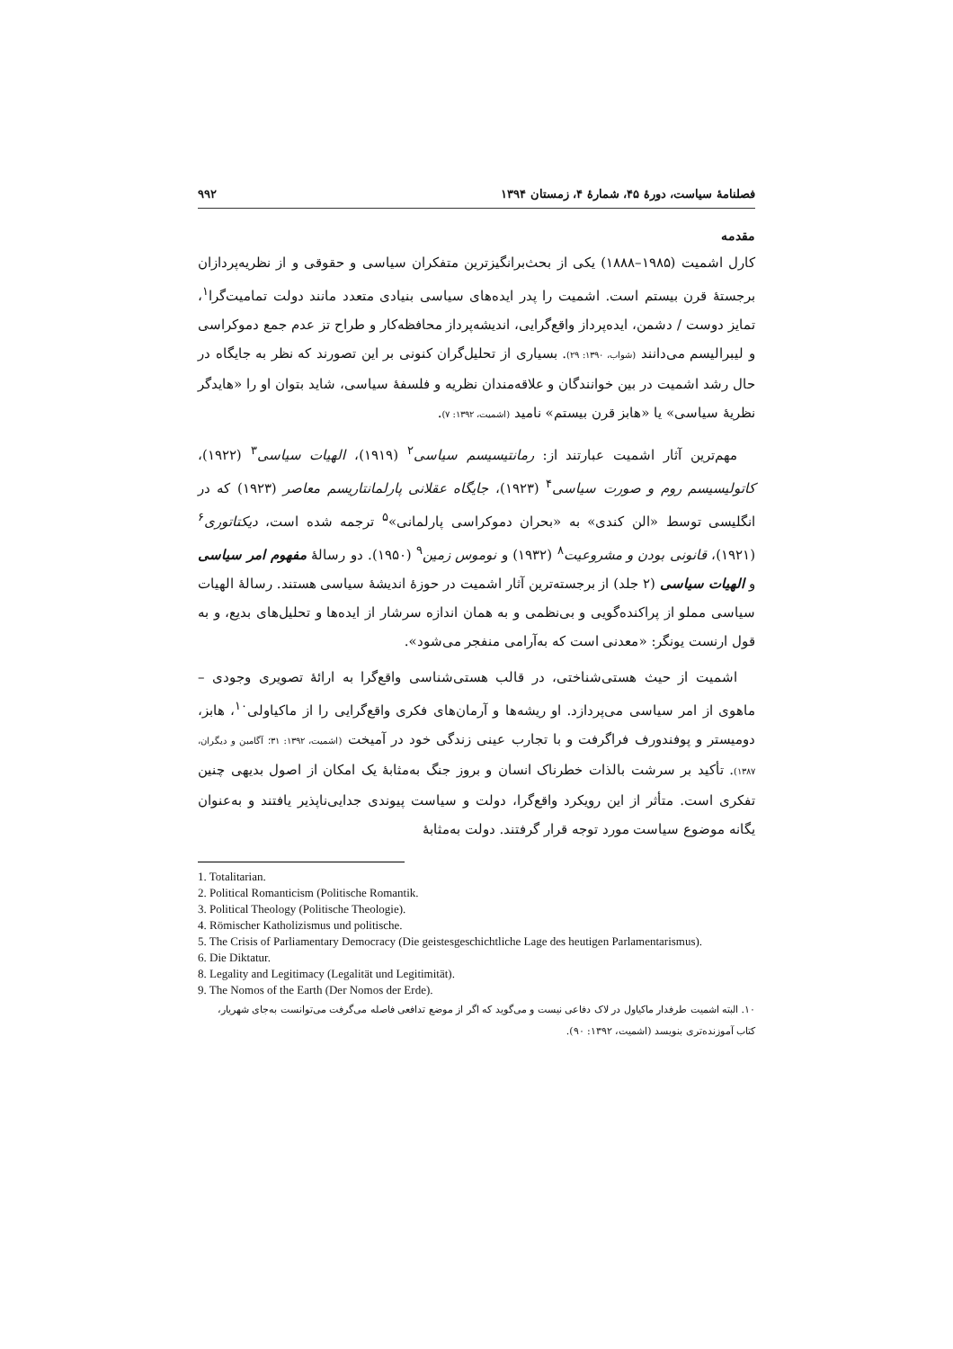فصلنامهٔ سیاست، دورهٔ ۴۵، شمارهٔ ۴، زمستان ۱۳۹۴ ۹۹۲
مقدمه
کارل اشمیت (۱۹۸۵–۱۸۸۸) یکی از بحث‌برانگیزترین متفکران سیاسی و حقوقی و از نظریه‌پردازان برجستهٔ قرن بیستم است. اشمیت را پدر ایده‌های سیاسی بنیادی متعدد مانند دولت تمامیت‌گرا<sup>۱</sup>، تمایز دوست / دشمن، ایده‌پرداز واقع‌گرایی، اندیشه‌پرداز محافظه‌کار و طراح تز عدم جمع دموکراسی و لیبرالیسم می‌دانند (شواب، ۱۳۹۰: ۲۹). بسیاری از تحلیل‌گران کنونی بر این تصورند که نظر به جایگاه در حال رشد اشمیت در بین خوانندگان و علاقه‌مندان نظریه و فلسفهٔ سیاسی، شاید بتوان او را «هایدگر نظریهٔ سیاسی» یا «هابز قرن بیستم» نامید (اشمیت، ۱۳۹۲: ۷).
مهم‌ترین آثار اشمیت عبارتند از: رمانتیسیسم سیاسی<sup>۲</sup> (۱۹۱۹)، الهیات سیاسی<sup>۳</sup> (۱۹۲۲)، کاتولیسیسم روم و صورت سیاسی<sup>۴</sup> (۱۹۲۳)، جایگاه عقلانی پارلمانتاریسم معاصر (۱۹۲۳) که در انگلیسی توسط «الن کندی» به «بحران دموکراسی پارلمانی»<sup>۵</sup> ترجمه شده است، دیکتاتوری<sup>۶</sup> (۱۹۲۱)، قانونی بودن و مشروعیت<sup>۸</sup> (۱۹۳۲) و نوموس زمین<sup>۹</sup> (۱۹۵۰). دو رسالهٔ مفهوم امر سیاسی و الهیات سیاسی (۲ جلد) از برجسته‌ترین آثار اشمیت در حوزهٔ اندیشهٔ سیاسی هستند. رسالهٔ الهیات سیاسی مملو از پراکنده‌گویی و بی‌نظمی و به همان اندازه سرشار از ایده‌ها و تحلیل‌های بدیع، و به قول ارنست یونگر: «معدنی است که به‌آرامی منفجر می‌شود».
اشمیت از حیث هستی‌شناختی، در قالب هستی‌شناسی واقع‌گرا به ارائهٔ تصویری وجودی – ماهوی از امر سیاسی می‌پردازد. او ریشه‌ها و آرمان‌های فکری واقع‌گرایی را از ماکیاولی<sup>۱۰</sup>، هابز، دومیستر و پوفندورف فراگرفت و با تجارب عینی زندگی خود در آمیخت (اشمیت، ۱۳۹۲: ۳۱؛ آگامبن و دیگران، ۱۳۸۷). تأکید بر سرشت بالذات خطرناک انسان و بروز جنگ به‌مثابهٔ یک امکان از اصول بدیهی چنین تفکری است. متأثر از این رویکرد واقع‌گرا، دولت و سیاست پیوندی جدایی‌ناپذیر یافتند و به‌عنوان یگانه موضوع سیاست مورد توجه قرار گرفتند. دولت به‌مثابهٔ
1. Totalitarian.
2. Political Romanticism (Politische Romantik.
3. Political Theology (Politische Theologie).
4. Römischer Katholizismus und politische.
5. The Crisis of Parliamentary Democracy (Die geistesgeschichtliche Lage des heutigen Parlamentarismus).
6. Die Diktatur.
8. Legality and Legitimacy (Legalität und Legitimität).
9. The Nomos of the Earth (Der Nomos der Erde).
۱۰. البته اشمیت طرفدار ماکیاول در لاک دفاعی نیست و می‌گوید که اگر از موضع تدافعی فاصله می‌گرفت می‌توانست به‌جای شهریار، کتاب آموزنده‌تری بنویسد (اشمیت، ۱۳۹۲: ۹۰).